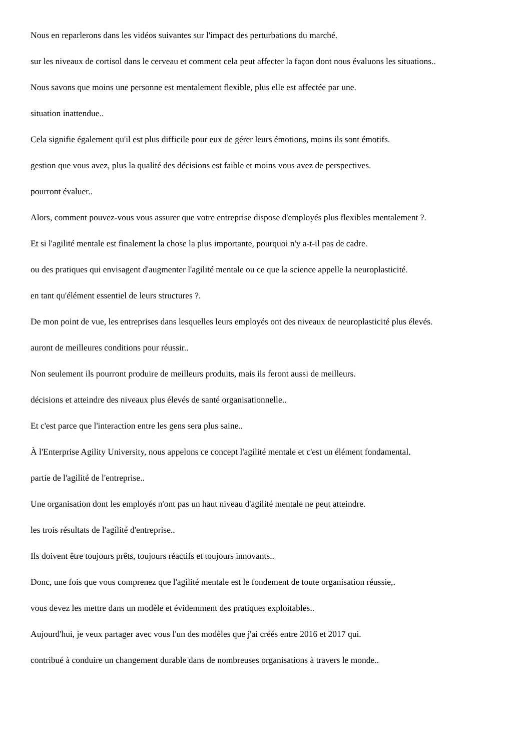Nous en reparlerons dans les vidéos suivantes sur l'impact des perturbations du marché.
sur les niveaux de cortisol dans le cerveau et comment cela peut affecter la façon dont nous évaluons les situations..
Nous savons que moins une personne est mentalement flexible, plus elle est affectée par une.
situation inattendue..
Cela signifie également qu'il est plus difficile pour eux de gérer leurs émotions, moins ils sont émotifs.
gestion que vous avez, plus la qualité des décisions est faible et moins vous avez de perspectives.
pourront évaluer..
Alors, comment pouvez-vous vous assurer que votre entreprise dispose d'employés plus flexibles mentalement ?.
Et si l'agilité mentale est finalement la chose la plus importante, pourquoi n'y a-t-il pas de cadre.
ou des pratiques qui envisagent d'augmenter l'agilité mentale ou ce que la science appelle la neuroplasticité.
en tant qu'élément essentiel de leurs structures ?.
De mon point de vue, les entreprises dans lesquelles leurs employés ont des niveaux de neuroplasticité plus élevés.
auront de meilleures conditions pour réussir..
Non seulement ils pourront produire de meilleurs produits, mais ils feront aussi de meilleurs.
décisions et atteindre des niveaux plus élevés de santé organisationnelle..
Et c'est parce que l'interaction entre les gens sera plus saine..
À l'Enterprise Agility University, nous appelons ce concept l'agilité mentale et c'est un élément fondamental.
partie de l'agilité de l'entreprise..
Une organisation dont les employés n'ont pas un haut niveau d'agilité mentale ne peut atteindre.
les trois résultats de l'agilité d'entreprise..
Ils doivent être toujours prêts, toujours réactifs et toujours innovants..
Donc, une fois que vous comprenez que l'agilité mentale est le fondement de toute organisation réussie,.
vous devez les mettre dans un modèle et évidemment des pratiques exploitables..
Aujourd'hui, je veux partager avec vous l'un des modèles que j'ai créés entre 2016 et 2017 qui.
contribué à conduire un changement durable dans de nombreuses organisations à travers le monde..